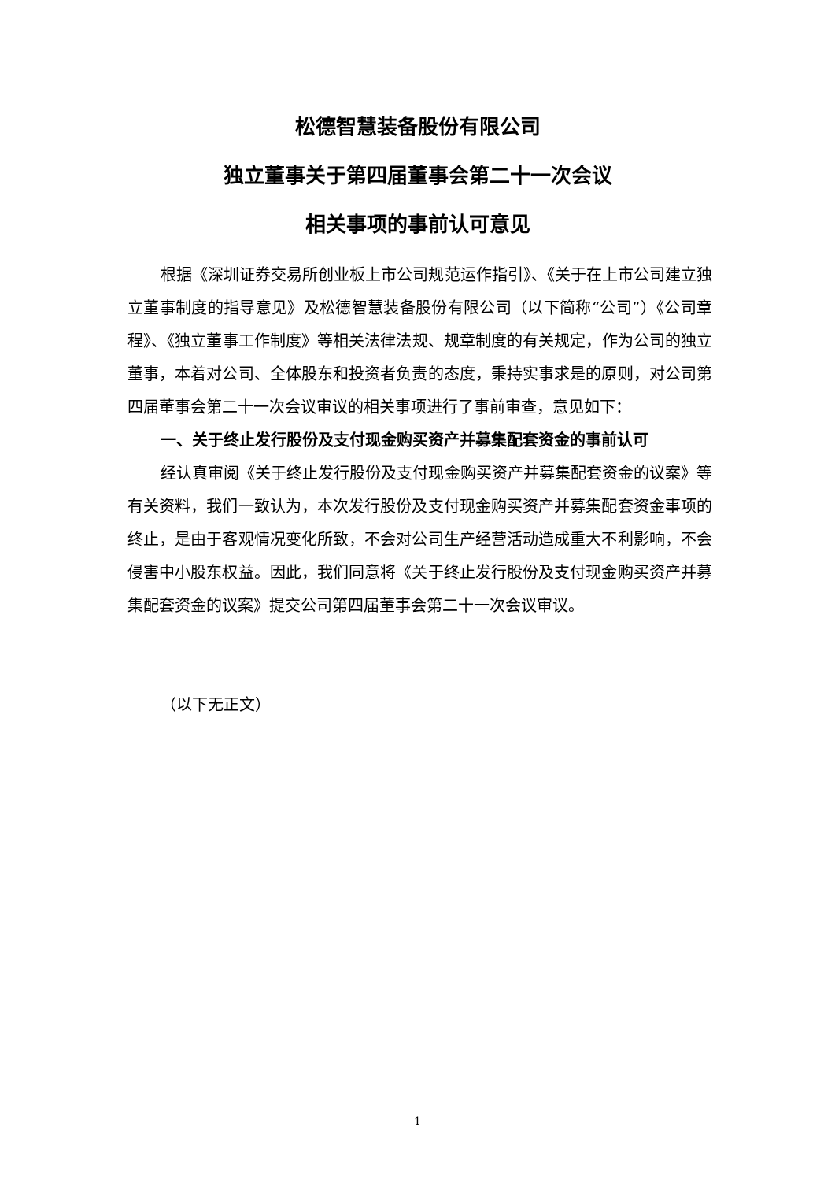松德智慧装备股份有限公司
独立董事关于第四届董事会第二十一次会议
相关事项的事前认可意见
根据《深圳证券交易所创业板上市公司规范运作指引》、《关于在上市公司建立独立董事制度的指导意见》及松德智慧装备股份有限公司（以下简称“公司”）《公司章程》、《独立董事工作制度》等相关法律法规、规章制度的有关规定，作为公司的独立董事，本着对公司、全体股东和投资者负责的态度，秉持实事求是的原则，对公司第四届董事会第二十一次会议审议的相关事项进行了事前审查，意见如下：
一、关于终止发行股份及支付现金购买资产并募集配套资金的事前认可
经认真审阅《关于终止发行股份及支付现金购买资产并募集配套资金的议案》等有关资料，我们一致认为，本次发行股份及支付现金购买资产并募集配套资金事项的终止，是由于客观情况变化所致，不会对公司生产经营活动造成重大不利影响，不会侵害中小股东权益。因此，我们同意将《关于终止发行股份及支付现金购买资产并募集配套资金的议案》提交公司第四届董事会第二十一次会议审议。
（以下无正文）
1